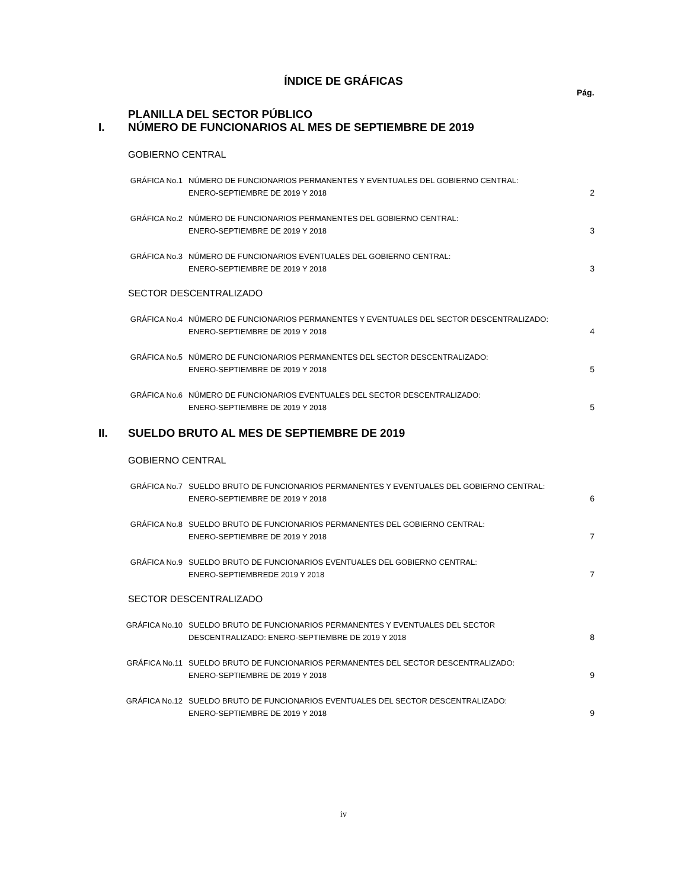ÍNDICE DE GRÁFICAS
Pág.
PLANILLA DEL SECTOR PÚBLICO
I. NÚMERO DE FUNCIONARIOS AL MES DE SEPTIEMBRE DE 2019
GOBIERNO CENTRAL
GRÁFICA No.1 NÚMERO DE FUNCIONARIOS PERMANENTES Y EVENTUALES DEL GOBIERNO CENTRAL:
ENERO-SEPTIEMBRE DE 2019 Y 2018 2
GRÁFICA No.2 NÚMERO DE FUNCIONARIOS PERMANENTES DEL GOBIERNO CENTRAL:
ENERO-SEPTIEMBRE DE 2019 Y 2018 3
GRÁFICA No.3 NÚMERO DE FUNCIONARIOS EVENTUALES DEL GOBIERNO CENTRAL:
ENERO-SEPTIEMBRE DE 2019 Y 2018 3
SECTOR DESCENTRALIZADO
GRÁFICA No.4 NÚMERO DE FUNCIONARIOS PERMANENTES Y EVENTUALES DEL SECTOR DESCENTRALIZADO:
ENERO-SEPTIEMBRE DE 2019 Y 2018 4
GRÁFICA No.5 NÚMERO DE FUNCIONARIOS PERMANENTES DEL SECTOR DESCENTRALIZADO:
ENERO-SEPTIEMBRE DE 2019 Y 2018 5
GRÁFICA No.6 NÚMERO DE FUNCIONARIOS EVENTUALES DEL SECTOR DESCENTRALIZADO:
ENERO-SEPTIEMBRE DE 2019 Y 2018 5
II. SUELDO BRUTO AL MES DE SEPTIEMBRE DE 2019
GOBIERNO CENTRAL
GRÁFICA No.7 SUELDO BRUTO DE FUNCIONARIOS PERMANENTES Y EVENTUALES DEL GOBIERNO CENTRAL:
ENERO-SEPTIEMBRE DE 2019 Y 2018 6
GRÁFICA No.8 SUELDO BRUTO DE FUNCIONARIOS PERMANENTES DEL GOBIERNO CENTRAL:
ENERO-SEPTIEMBRE DE 2019 Y 2018 7
GRÁFICA No.9 SUELDO BRUTO DE FUNCIONARIOS EVENTUALES DEL GOBIERNO CENTRAL:
ENERO-SEPTIEMBREDE 2019 Y 2018 7
SECTOR DESCENTRALIZADO
GRÁFICA No.10 SUELDO BRUTO DE FUNCIONARIOS PERMANENTES Y EVENTUALES DEL SECTOR
DESCENTRALIZADO: ENERO-SEPTIEMBRE DE 2019 Y 2018 8
GRÁFICA No.11 SUELDO BRUTO DE FUNCIONARIOS PERMANENTES DEL SECTOR DESCENTRALIZADO:
ENERO-SEPTIEMBRE DE 2019 Y 2018 9
GRÁFICA No.12 SUELDO BRUTO DE FUNCIONARIOS EVENTUALES DEL SECTOR DESCENTRALIZADO:
ENERO-SEPTIEMBRE DE 2019 Y 2018 9
iv